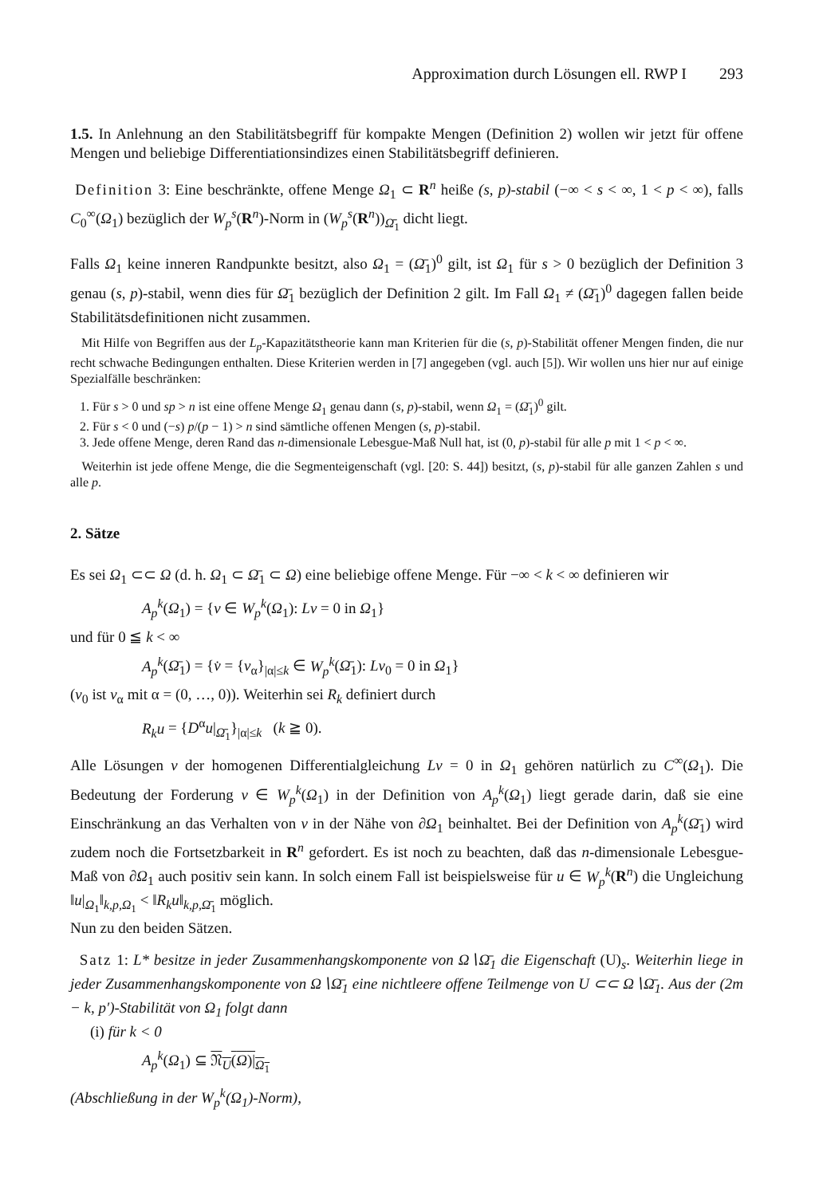Approximation durch Lösungen ell. RWP I 293
1.5. In Anlehnung an den Stabilitätsbegriff für kompakte Mengen (Definition 2) wollen wir jetzt für offene Mengen und beliebige Differentiationsindizes einen Stabilitätsbegriff definieren.
Definition 3: Eine beschränkte, offene Menge Ω<sub>1</sub> ⊂ R<sup>n</sup> heiße (s, p)-stabil (−∞ < s < ∞, 1 < p < ∞), falls C<sub>0</sub><sup>∞</sup>(Ω<sub>1</sub>) bezüglich der W<sub>p</sub><sup>s</sup>(R<sup>n</sup>)-Norm in (W<sub>p</sub><sup>s</sup>(R<sup>n</sup>))<sub>Ω̄<sub>1</sub></sub> dicht liegt.
Falls Ω<sub>1</sub> keine inneren Randpunkte besitzt, also Ω<sub>1</sub> = (Ω̄<sub>1</sub>)<sup>0</sup> gilt, ist Ω<sub>1</sub> für s > 0 bezüglich der Definition 3 genau (s, p)-stabil, wenn dies für Ω̄<sub>1</sub> bezüglich der Definition 2 gilt. Im Fall Ω<sub>1</sub> ≠ (Ω̄<sub>1</sub>)<sup>0</sup> dagegen fallen beide Stabilitätsdefinitionen nicht zusammen.
Mit Hilfe von Begriffen aus der L<sub>p</sub>-Kapazitätstheorie kann man Kriterien für die (s, p)-Stabilität offener Mengen finden, die nur recht schwache Bedingungen enthalten. Diese Kriterien werden in [7] angegeben (vgl. auch [5]). Wir wollen uns hier nur auf einige Spezialfälle beschränken:
1. Für s > 0 und sp > n ist eine offene Menge Ω<sub>1</sub> genau dann (s, p)-stabil, wenn Ω<sub>1</sub> = (Ω̄<sub>1</sub>)<sup>0</sup> gilt.
2. Für s < 0 und (−s) p/(p − 1) > n sind sämtliche offenen Mengen (s, p)-stabil.
3. Jede offene Menge, deren Rand das n-dimensionale Lebesgue-Maß Null hat, ist (0, p)-stabil für alle p mit 1 < p < ∞.
Weiterhin ist jede offene Menge, die die Segmenteigenschaft (vgl. [20: S. 44]) besitzt, (s, p)-stabil für alle ganzen Zahlen s und alle p.
2. Sätze
Es sei Ω<sub>1</sub> ⊂⊂ Ω (d. h. Ω<sub>1</sub> ⊂ Ω̄<sub>1</sub> ⊂ Ω) eine beliebige offene Menge. Für −∞ < k < ∞ definieren wir
A<sub>p</sub><sup>k</sup>(Ω<sub>1</sub>) = {v ∈ W<sub>p</sub><sup>k</sup>(Ω<sub>1</sub>): Lv = 0 in Ω<sub>1</sub>}
und für 0 ≦ k < ∞
A<sub>p</sub><sup>k</sup>(Ω̄<sub>1</sub>) = {v̇ = {v<sub>α</sub>}<sub>|α|≤k</sub> ∈ W<sub>p</sub><sup>k</sup>(Ω̄<sub>1</sub>): Lv<sub>0</sub> = 0 in Ω<sub>1</sub>}
(v<sub>0</sub> ist v<sub>α</sub> mit α = (0, …, 0)). Weiterhin sei R<sub>k</sub> definiert durch
R<sub>k</sub>u = {D<sup>α</sup>u|<sub>Ω̄<sub>1</sub></sub>}<sub>|α|≤k</sub> (k ≧ 0).
Alle Lösungen v der homogenen Differentialgleichung Lv = 0 in Ω<sub>1</sub> gehören natürlich zu C<sup>∞</sup>(Ω<sub>1</sub>). Die Bedeutung der Forderung v ∈ W<sub>p</sub><sup>k</sup>(Ω<sub>1</sub>) in der Definition von A<sub>p</sub><sup>k</sup>(Ω<sub>1</sub>) liegt gerade darin, daß sie eine Einschränkung an das Verhalten von v in der Nähe von ∂Ω<sub>1</sub> beinhaltet. Bei der Definition von A<sub>p</sub><sup>k</sup>(Ω̄<sub>1</sub>) wird zudem noch die Fortsetzbarkeit in R<sup>n</sup> gefordert. Es ist noch zu beachten, daß das n-dimensionale Lebesgue-Maß von ∂Ω<sub>1</sub> auch positiv sein kann. In solch einem Fall ist beispielsweise für u ∈ W<sub>p</sub><sup>k</sup>(R<sup>n</sup>) die Ungleichung ‖u|<sub>Ω<sub>1</sub></sub>‖<sub>k,p,Ω<sub>1</sub></sub> < ‖R<sub>k</sub>u‖<sub>k,p,Ω̄<sub>1</sub></sub> möglich.
Nun zu den beiden Sätzen.
Satz 1: L* besitze in jeder Zusammenhangskomponente von Ω∖Ω̄<sub>1</sub> die Eigenschaft (U)<sub>s</sub>. Weiterhin liege in jeder Zusammenhangskomponente von Ω∖Ω̄<sub>1</sub> eine nichtleere offene Teilmenge von U ⊂⊂ Ω∖Ω̄<sub>1</sub>. Aus der (2m − k, p′)-Stabilität von Ω<sub>1</sub> folgt dann
(i) für k < 0
A<sub>p</sub><sup>k</sup>(Ω<sub>1</sub>) ⊆ 𝔑<sub>U</sub>(Ω)|<sub>Ω<sub>1</sub></sub>
(Abschließung in der W<sub>p</sub><sup>k</sup>(Ω<sub>1</sub>)-Norm),